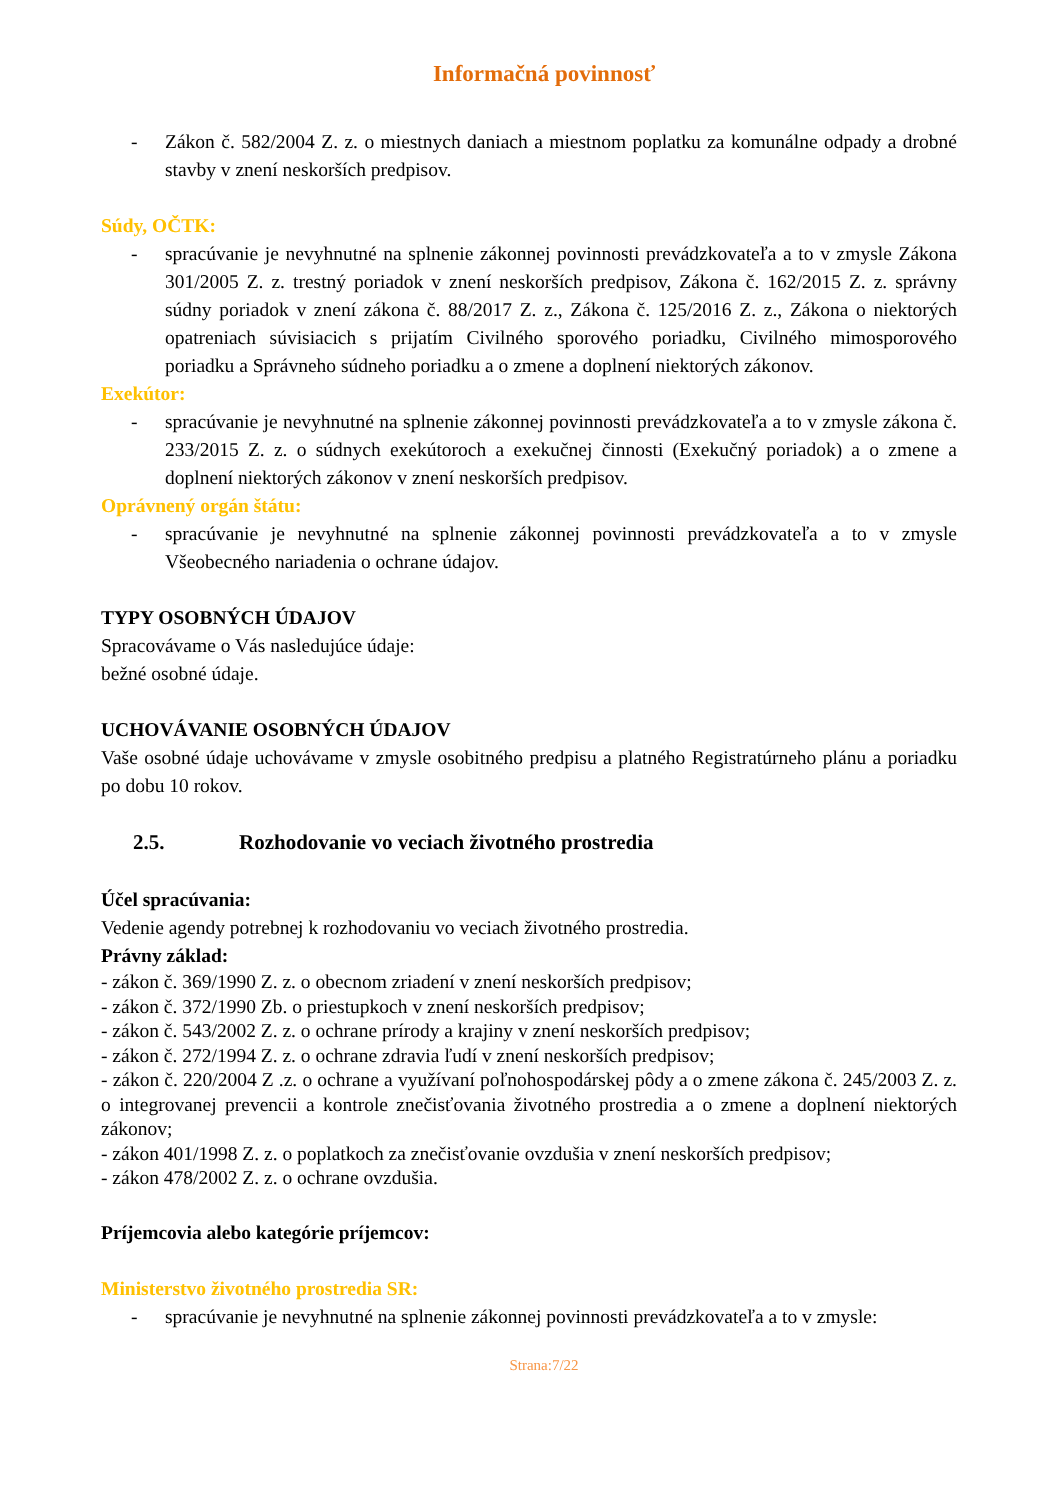Informačná povinnosť
- Zákon č. 582/2004 Z. z. o miestnych daniach a miestnom poplatku za komunálne odpady a drobné stavby v znení neskorších predpisov.
Súdy, OČTK:
- spracúvanie je nevyhnutné na splnenie zákonnej povinnosti prevádzkovateľa a to v zmysle Zákona 301/2005 Z. z. trestný poriadok v znení neskorších predpisov, Zákona č. 162/2015 Z. z. správny súdny poriadok v znení zákona č. 88/2017 Z. z., Zákona č. 125/2016 Z. z., Zákona o niektorých opatreniach súvisiacich s prijatím Civilného sporového poriadku, Civilného mimosporového poriadku a Správneho súdneho poriadku a o zmene a doplnení niektorých zákonov.
Exekútor:
- spracúvanie je nevyhnutné na splnenie zákonnej povinnosti prevádzkovateľa a to v zmysle zákona č. 233/2015 Z. z. o súdnych exekútoroch a exekučnej činnosti (Exekučný poriadok) a o zmene a doplnení niektorých zákonov v znení neskorších predpisov.
Oprávnený orgán štátu:
- spracúvanie je nevyhnutné na splnenie zákonnej povinnosti prevádzkovateľa a to v zmysle Všeobecného nariadenia o ochrane údajov.
TYPY OSOBNÝCH ÚDAJOV
Spracovávame o Vás nasledujúce údaje:
bežné osobné údaje.
UCHOVÁVANIE OSOBNÝCH ÚDAJOV
Vaše osobné údaje uchovávame v zmysle osobitného predpisu a platného Registratúrneho plánu a poriadku po dobu 10 rokov.
2.5. Rozhodovanie vo veciach životného prostredia
Účel spracúvania:
Vedenie agendy potrebnej k rozhodovaniu vo veciach životného prostredia.
Právny základ:
- zákon č. 369/1990 Z. z. o obecnom zriadení v znení neskorších predpisov;
- zákon č. 372/1990 Zb. o priestupkoch v znení neskorších predpisov;
- zákon č. 543/2002 Z. z. o ochrane prírody a krajiny v znení neskorších predpisov;
- zákon č. 272/1994 Z. z. o ochrane zdravia ľudí v znení neskorších predpisov;
- zákon č. 220/2004 Z .z. o ochrane a využívaní poľnohospodárskej pôdy a o zmene zákona č. 245/2003 Z. z. o integrovanej prevencii a kontrole znečisťovania životného prostredia a o zmene a doplnení niektorých zákonov;
- zákon 401/1998 Z. z. o poplatkoch za znečisťovanie ovzdušia v znení neskorších predpisov;
- zákon 478/2002 Z. z. o ochrane ovzdušia.
Príjemcovia alebo kategórie príjemcov:
Ministerstvo životného prostredia SR:
- spracúvanie je nevyhnutné na splnenie zákonnej povinnosti prevádzkovateľa a to v zmysle:
Strana:7/22